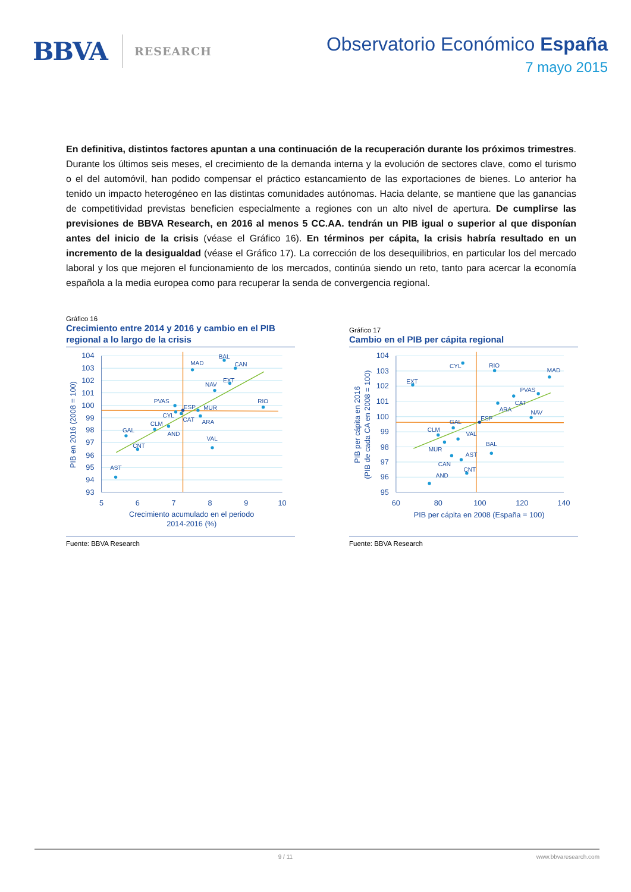BBVA RESEARCH
Observatorio Económico España
7 mayo 2015
En definitiva, distintos factores apuntan a una continuación de la recuperación durante los próximos trimestres. Durante los últimos seis meses, el crecimiento de la demanda interna y la evolución de sectores clave, como el turismo o el del automóvil, han podido compensar el práctico estancamiento de las exportaciones de bienes. Lo anterior ha tenido un impacto heterogéneo en las distintas comunidades autónomas. Hacia delante, se mantiene que las ganancias de competitividad previstas beneficien especialmente a regiones con un alto nivel de apertura. De cumplirse las previsiones de BBVA Research, en 2016 al menos 5 CC.AA. tendrán un PIB igual o superior al que disponían antes del inicio de la crisis (véase el Gráfico 16). En términos per cápita, la crisis habría resultado en un incremento de la desigualdad (véase el Gráfico 17). La corrección de los desequilibrios, en particular los del mercado laboral y los que mejoren el funcionamiento de los mercados, continúa siendo un reto, tanto para acercar la economía española a la media europea como para recuperar la senda de convergencia regional.
Gráfico 16
Crecimiento entre 2014 y 2016 y cambio en el PIB regional a lo largo de la crisis
MAD
BAL
CAN
NAV
EXT
RIO
PVAS
ESP
MUR
CYL
CAT
ARA
CLM
AND
GAL
VAL
CNT
AST
104
103
102
101
100
99
98
97
96
95
94
93
5
6
7
8
9
10
Crecimiento acumulado en el periodo
2014-2016 (%)
PIB en 2016 (2008 = 100)
Fuente: BBVA Research
Gráfico 17
Cambio en el PIB per cápita regional
CYL
RIO
MAD
EXT
PVAS
CAT
ARA
NAV
ESP
GAL
CLM
VAL
MUR
BAL
AST
CAN
CNT
AND
104
103
102
101
100
99
98
97
96
95
60
80
100
120
140
PIB per cápita en 2008 (España = 100)
PIB per cápita en 2016
(PIB de cada CA en 2008 = 100)
Fuente: BBVA Research
9 / 11 www.bbvaresearch.com